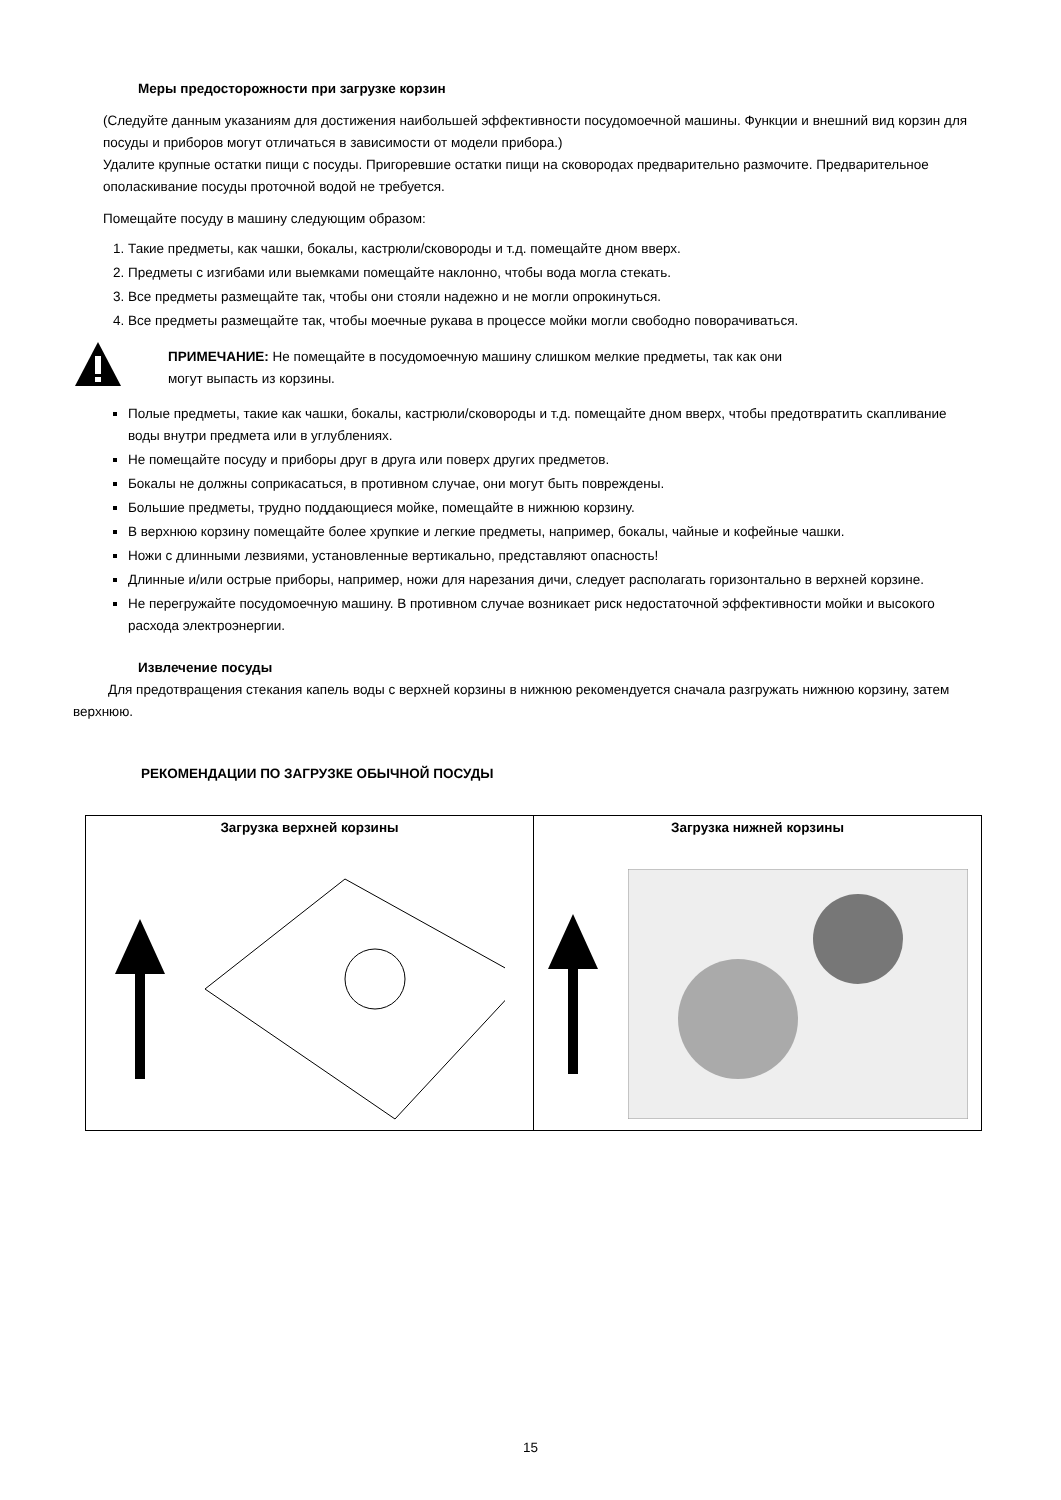Меры предосторожности при загрузке корзин
(Следуйте данным указаниям для достижения наибольшей эффективности посудомоечной машины. Функции и внешний вид корзин для посуды и приборов могут отличаться в зависимости от модели прибора.)
Удалите крупные остатки пищи с посуды. Пригоревшие остатки пищи на сковородах предварительно размочите. Предварительное ополаскивание посуды проточной водой не требуется.
Помещайте посуду в машину следующим образом:
1. Такие предметы, как чашки, бокалы, кастрюли/сковороды и т.д. помещайте дном вверх.
2. Предметы с изгибами или выемками помещайте наклонно, чтобы вода могла стекать.
3. Все предметы размещайте так, чтобы они стояли надежно и не могли опрокинуться.
4. Все предметы размещайте так, чтобы моечные рукава в процессе мойки могли свободно поворачиваться.
ПРИМЕЧАНИЕ: Не помещайте в посудомоечную машину слишком мелкие предметы, так как они
могут выпасть из корзины.
Полые предметы, такие как чашки, бокалы, кастрюли/сковороды и т.д. помещайте дном вверх, чтобы предотвратить скапливание воды внутри предмета или в углублениях.
Не помещайте посуду и приборы друг в друга или поверх других предметов.
Бокалы не должны соприкасаться, в противном случае, они могут быть повреждены.
Большие предметы, трудно поддающиеся мойке, помещайте в нижнюю корзину.
В верхнюю корзину помещайте более хрупкие и легкие предметы, например, бокалы, чайные и кофейные чашки.
Ножи с длинными лезвиями, установленные вертикально, представляют опасность!
Длинные и/или острые приборы, например, ножи для нарезания дичи, следует располагать горизонтально в верхней корзине.
Не перегружайте посудомоечную машину. В противном случае возникает риск недостаточной эффективности мойки и высокого расхода электроэнергии.
Извлечение посуды
Для предотвращения стекания капель воды с верхней корзины в нижнюю рекомендуется сначала разгружать нижнюю корзину, затем верхнюю.
РЕКОМЕНДАЦИИ ПО ЗАГРУЗКЕ ОБЫЧНОЙ ПОСУДЫ
| Загрузка верхней корзины | Загрузка нижней корзины |
15